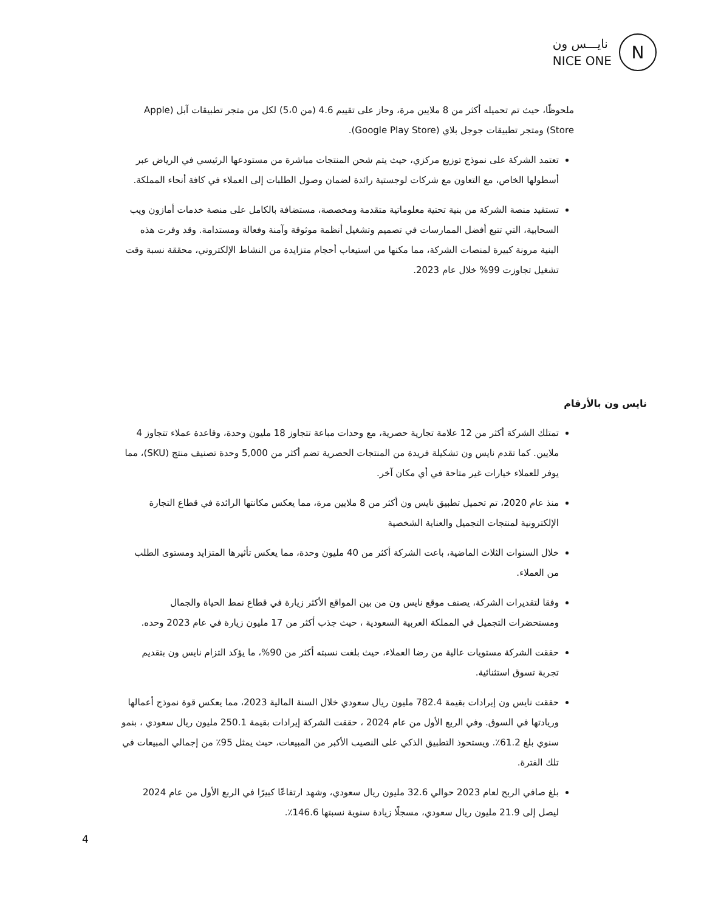نايـــس ون
NICE ONE
N
ملحوظًا، حيث تم تحميله أكثر من 8 ملايين مرة، وحاز على تقييم 4.6 (من 5،0) لكل من متجر تطبيقات آبل (Apple Store) ومتجر تطبيقات جوجل بلاي (Google Play Store).
تعتمد الشركة على نموذج توزيع مركزي، حيث يتم شحن المنتجات مباشرة من مستودعها الرئيسي في الرياض عبر أسطولها الخاص، مع التعاون مع شركات لوجستية رائدة لضمان وصول الطلبات إلى العملاء في كافة أنحاء المملكة.
تستفيد منصة الشركة من بنية تحتية معلوماتية متقدمة ومخصصة، مستضافة بالكامل على منصة خدمات أمازون ويب السحابية، التي تتبع أفضل الممارسات في تصميم وتشغيل أنظمة موثوقة وآمنة وفعالة ومستدامة. وقد وفرت هذه البنية مرونة كبيرة لمنصات الشركة، مما مكنها من استيعاب أحجام متزايدة من النشاط الإلكتروني، محققة نسبة وقت تشغيل تجاوزت 99% خلال عام 2023.
نايس ون بالأرقام
تمتلك الشركة أكثر من 12 علامة تجارية حصرية، مع وحدات مباعة تتجاوز 18 مليون وحدة، وقاعدة عملاء تتجاوز 4 ملايين. كما تقدم نايس ون تشكيلة فريدة من المنتجات الحصرية تضم أكثر من 5,000 وحدة تصنيف منتج (SKU)، مما يوفر للعملاء خيارات غير متاحة في أي مكان آخر.
منذ عام 2020، تم تحميل تطبيق نايس ون أكثر من 8 ملايين مرة، مما يعكس مكانتها الرائدة في قطاع التجارة الإلكترونية لمنتجات التجميل والعناية الشخصية
خلال السنوات الثلاث الماضية، باعت الشركة أكثر من 40 مليون وحدة، مما يعكس تأثيرها المتزايد ومستوى الطلب من العملاء.
وفقا لتقديرات الشركة، يصنف موقع نايس ون من بين المواقع الأكثر زيارة في قطاع نمط الحياة والجمال ومستحضرات التجميل في المملكة العربية السعودية ، حيث جذب أكثر من 17 مليون زيارة في عام 2023 وحده.
حققت الشركة مستويات عالية من رضا العملاء، حيث بلغت نسبته أكثر من 90%، ما يؤكد التزام نايس ون بتقديم تجربة تسوق استثنائية.
حققت نايس ون إيرادات بقيمة 782.4 مليون ريال سعودي خلال السنة المالية 2023، مما يعكس قوة نموذج أعمالها وريادتها في السوق. وفي الربع الأول من عام 2024 ، حققت الشركة إيرادات بقيمة 250.1 مليون ريال سعودي ، بنمو سنوي بلغ 61.2٪. ويستحوذ التطبيق الذكي على النصيب الأكبر من المبيعات، حيث يمثل 95٪ من إجمالي المبيعات في تلك الفترة.
بلغ صافي الربح لعام 2023 حوالي 32.6 مليون ريال سعودي، وشهد ارتفاعًا كبيرًا في الربع الأول من عام 2024 ليصل إلى 21.9 مليون ريال سعودي، مسجلًا زيادة سنوية نسبتها 146.6٪.
4